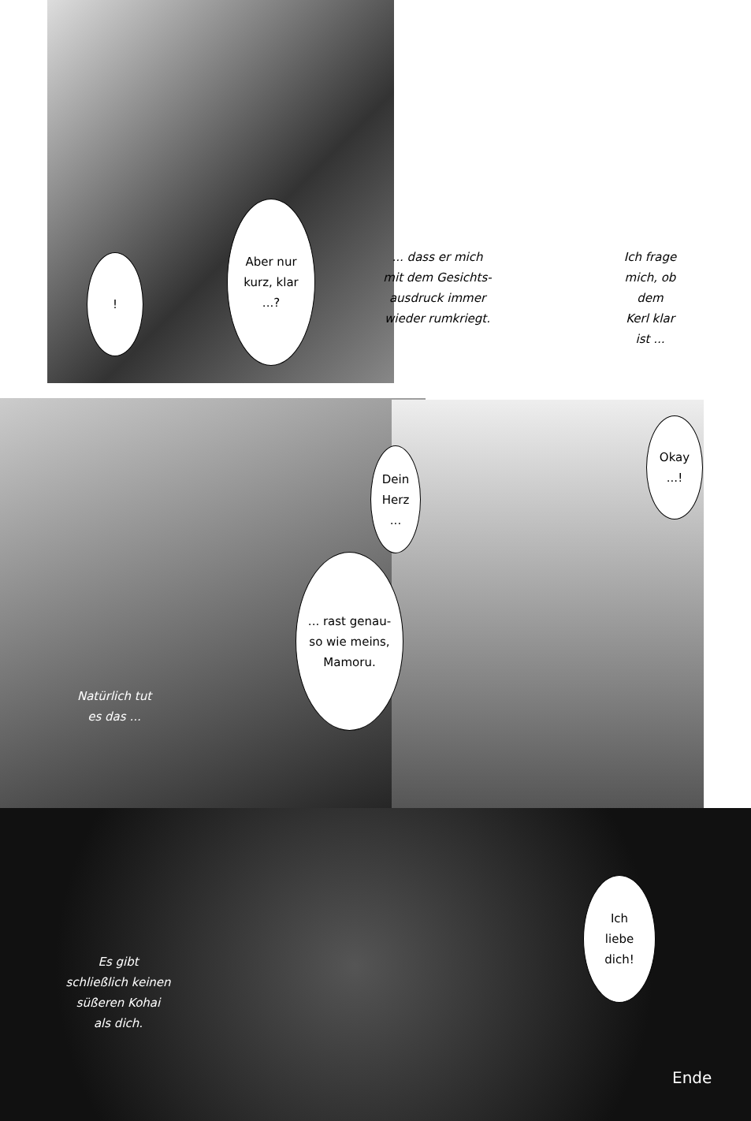Aber nur
kurz, klar
...?
!
... dass er mich
mit dem Gesichts-
ausdruck immer
wieder rumkriegt.
Ich frage
mich, ob dem
Kerl klar
ist ...
Dein
Herz
...
Okay
...!
... rast genau-
so wie meins,
Mamoru.
Natürlich tut
es das ...
Ich
liebe
dich!
Es gibt
schließlich keinen
süßeren Kohai
als dich.
Ende